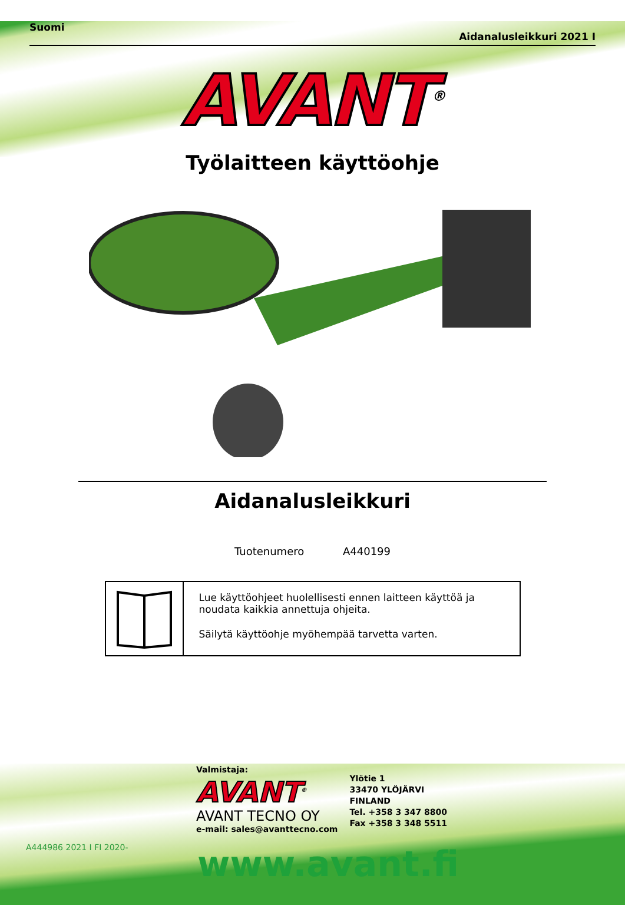Suomi Aidanalusleikkuri 2021 I
AVANT<sup>®</sup>
Työlaitteen käyttöohje
Aidanalusleikkuri
Tuotenumero A440199
Lue käyttöohjeet huolellisesti ennen laitteen käyttöä ja noudata kaikkia annettuja ohjeita.
Säilytä käyttöohje myöhempää tarvetta varten.
Valmistaja:
AVANT<sup>®</sup>
AVANT TECNO OY
e-mail: sales@avanttecno.com
Ylötie 1
33470 YLÖJÄRVI
FINLAND
Tel. +358 3 347 8800
Fax +358 3 348 5511
A444986 2021 I FI 2020- www.avant.fi